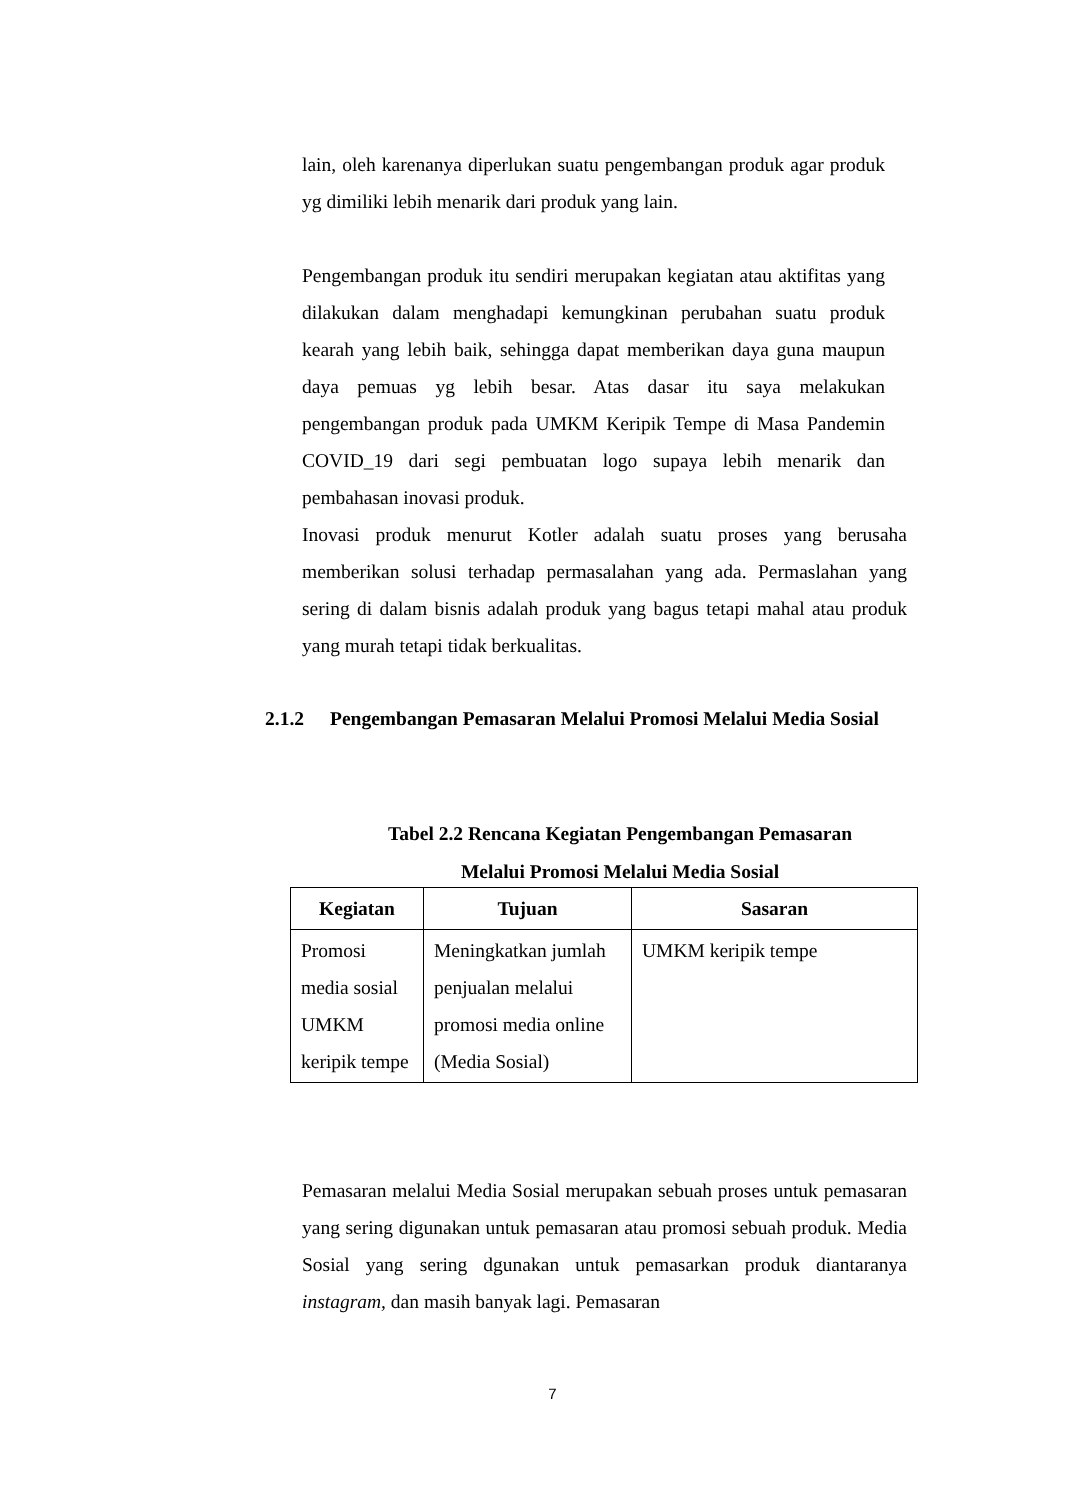lain, oleh karenanya diperlukan suatu pengembangan produk agar produk yg dimiliki lebih menarik dari produk yang lain.
Pengembangan produk itu sendiri merupakan kegiatan atau aktifitas yang dilakukan dalam menghadapi kemungkinan perubahan suatu produk kearah yang lebih baik, sehingga dapat memberikan daya guna maupun daya pemuas yg lebih besar. Atas dasar itu saya melakukan pengembangan produk pada UMKM Keripik Tempe di Masa Pandemin COVID_19 dari segi pembuatan logo supaya lebih menarik dan pembahasan inovasi produk.
Inovasi produk menurut Kotler adalah suatu proses yang berusaha memberikan solusi terhadap permasalahan yang ada. Permaslahan yang sering di dalam bisnis adalah produk yang bagus tetapi mahal atau produk yang murah tetapi tidak berkualitas.
2.1.2 Pengembangan Pemasaran Melalui Promosi Melalui Media Sosial
Tabel 2.2 Rencana Kegiatan Pengembangan Pemasaran
Melalui Promosi Melalui Media Sosial
| Kegiatan | Tujuan | Sasaran |
| --- | --- | --- |
| Promosi media sosial UMKM keripik tempe | Meningkatkan jumlah penjualan melalui promosi media online (Media Sosial) | UMKM keripik tempe |
Pemasaran melalui Media Sosial merupakan sebuah proses untuk pemasaran yang sering digunakan untuk pemasaran atau promosi sebuah produk. Media Sosial yang sering dgunakan untuk pemasarkan produk diantaranya instagram, dan masih banyak lagi. Pemasaran
7